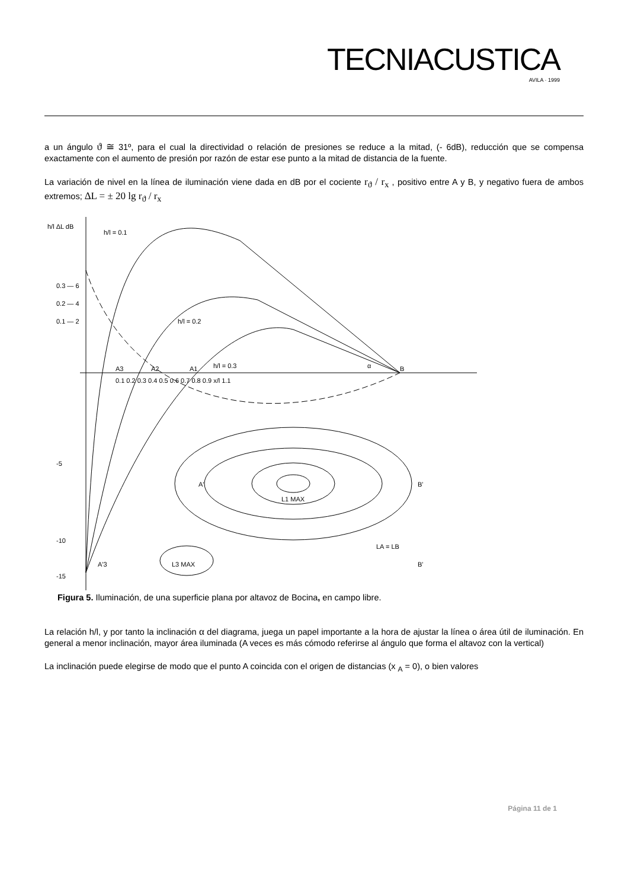TECNIACUSTICA
AVILA · 1999
a un ángulo ϑ ≅ 31º, para el cual la directividad o relación de presiones se reduce a la mitad, (- 6dB), reducción que se compensa exactamente con el aumento de presión por razón de estar ese punto a la mitad de distancia de la fuente.
La variación de nivel en la línea de iluminación viene dada en dB por el cociente r<sub>ϑ</sub> / r<sub>x</sub> , positivo entre A y B, y negativo fuera de ambos extremos; ΔL = ± 20 lg r<sub>ϑ</sub> / r<sub>x</sub>
h/l ΔL dB
0.2 — 4
0.3 — 6
0.1 — 2
-5
-10
-15
A3
A2
A1
B
α
0.1 0.2 0.3 0.4 0.5 0.6 0.7 0.8 0.9 x/l 1.1
h/l = 0.1
h/l = 0.2
h/l = 0.3
A'
B'
L1 MAX
LA = LB
L3 MAX
A'3
B'
Figura 5. Iluminación, de una superficie plana por altavoz de Bocina, en campo libre.
La relación h/l, y por tanto la inclinación α del diagrama, juega un papel importante a la hora de ajustar la línea o área útil de iluminación. En general a menor inclinación, mayor área iluminada (A veces es más cómodo referirse al ángulo que forma el altavoz con la vertical)
La inclinación puede elegirse de modo que el punto A coincida con el origen de distancias (x <sub>A</sub> = 0), o bien valores
Página 11 de 1